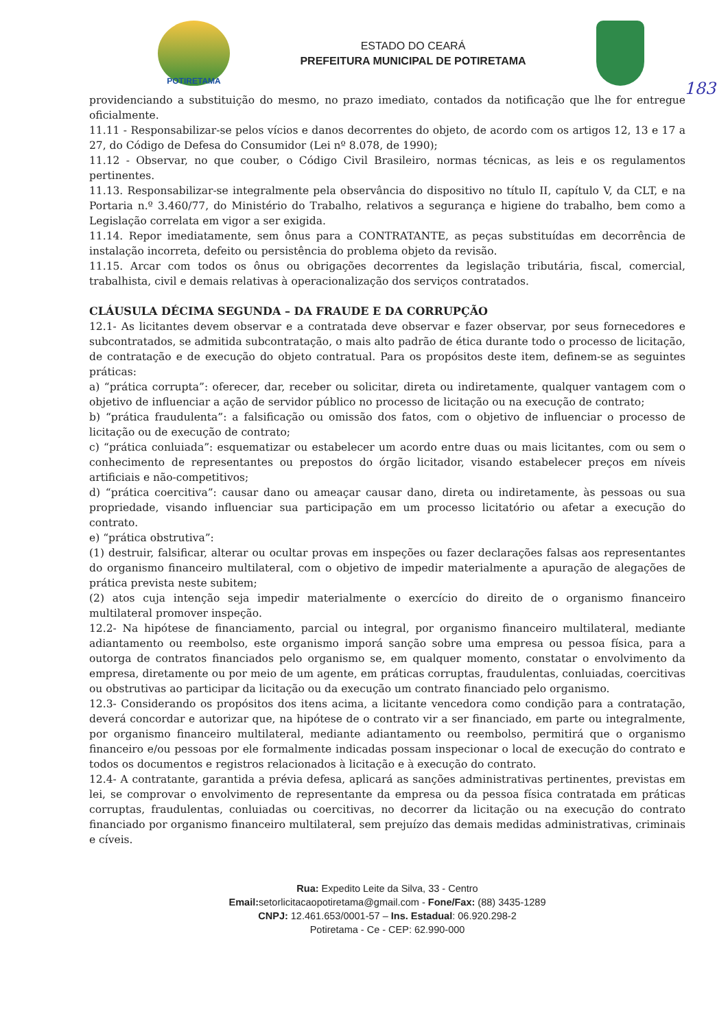POTIRETAMA
ESTADO DO CEARÁ
PREFEITURA MUNICIPAL DE POTIRETAMA
183
providenciando a substituição do mesmo, no prazo imediato, contados da notificação que lhe for entregue oficialmente.
11.11 - Responsabilizar-se pelos vícios e danos decorrentes do objeto, de acordo com os artigos 12, 13 e 17 a 27, do Código de Defesa do Consumidor (Lei nº 8.078, de 1990);
11.12 - Observar, no que couber, o Código Civil Brasileiro, normas técnicas, as leis e os regulamentos pertinentes.
11.13. Responsabilizar-se integralmente pela observância do dispositivo no título II, capítulo V, da CLT, e na Portaria n.º 3.460/77, do Ministério do Trabalho, relativos a segurança e higiene do trabalho, bem como a Legislação correlata em vigor a ser exigida.
11.14. Repor imediatamente, sem ônus para a CONTRATANTE, as peças substituídas em decorrência de instalação incorreta, defeito ou persistência do problema objeto da revisão.
11.15. Arcar com todos os ônus ou obrigações decorrentes da legislação tributária, fiscal, comercial, trabalhista, civil e demais relativas à operacionalização dos serviços contratados.
CLÁUSULA DÉCIMA SEGUNDA – DA FRAUDE E DA CORRUPÇÃO
12.1- As licitantes devem observar e a contratada deve observar e fazer observar, por seus fornecedores e subcontratados, se admitida subcontratação, o mais alto padrão de ética durante todo o processo de licitação, de contratação e de execução do objeto contratual. Para os propósitos deste item, definem-se as seguintes práticas:
a) “prática corrupta”: oferecer, dar, receber ou solicitar, direta ou indiretamente, qualquer vantagem com o objetivo de influenciar a ação de servidor público no processo de licitação ou na execução de contrato;
b) “prática fraudulenta”: a falsificação ou omissão dos fatos, com o objetivo de influenciar o processo de licitação ou de execução de contrato;
c) “prática conluiada”: esquematizar ou estabelecer um acordo entre duas ou mais licitantes, com ou sem o conhecimento de representantes ou prepostos do órgão licitador, visando estabelecer preços em níveis artificiais e não-competitivos;
d) “prática coercitiva”: causar dano ou ameaçar causar dano, direta ou indiretamente, às pessoas ou sua propriedade, visando influenciar sua participação em um processo licitatório ou afetar a execução do contrato.
e) “prática obstrutiva”:
(1) destruir, falsificar, alterar ou ocultar provas em inspeções ou fazer declarações falsas aos representantes do organismo financeiro multilateral, com o objetivo de impedir materialmente a apuração de alegações de prática prevista neste subitem;
(2) atos cuja intenção seja impedir materialmente o exercício do direito de o organismo financeiro multilateral promover inspeção.
12.2- Na hipótese de financiamento, parcial ou integral, por organismo financeiro multilateral, mediante adiantamento ou reembolso, este organismo imporá sanção sobre uma empresa ou pessoa física, para a outorga de contratos financiados pelo organismo se, em qualquer momento, constatar o envolvimento da empresa, diretamente ou por meio de um agente, em práticas corruptas, fraudulentas, conluiadas, coercitivas ou obstrutivas ao participar da licitação ou da execução um contrato financiado pelo organismo.
12.3- Considerando os propósitos dos itens acima, a licitante vencedora como condição para a contratação, deverá concordar e autorizar que, na hipótese de o contrato vir a ser financiado, em parte ou integralmente, por organismo financeiro multilateral, mediante adiantamento ou reembolso, permitirá que o organismo financeiro e/ou pessoas por ele formalmente indicadas possam inspecionar o local de execução do contrato e todos os documentos e registros relacionados à licitação e à execução do contrato.
12.4- A contratante, garantida a prévia defesa, aplicará as sanções administrativas pertinentes, previstas em lei, se comprovar o envolvimento de representante da empresa ou da pessoa física contratada em práticas corruptas, fraudulentas, conluiadas ou coercitivas, no decorrer da licitação ou na execução do contrato financiado por organismo financeiro multilateral, sem prejuízo das demais medidas administrativas, criminais e cíveis.
Rua: Expedito Leite da Silva, 33 - Centro
Email: setorlicitacaopotiretama@gmail.com - Fone/Fax: (88) 3435-1289
CNPJ: 12.461.653/0001-57 – Ins. Estadual: 06.920.298-2
Potiretama - Ce - CEP: 62.990-000